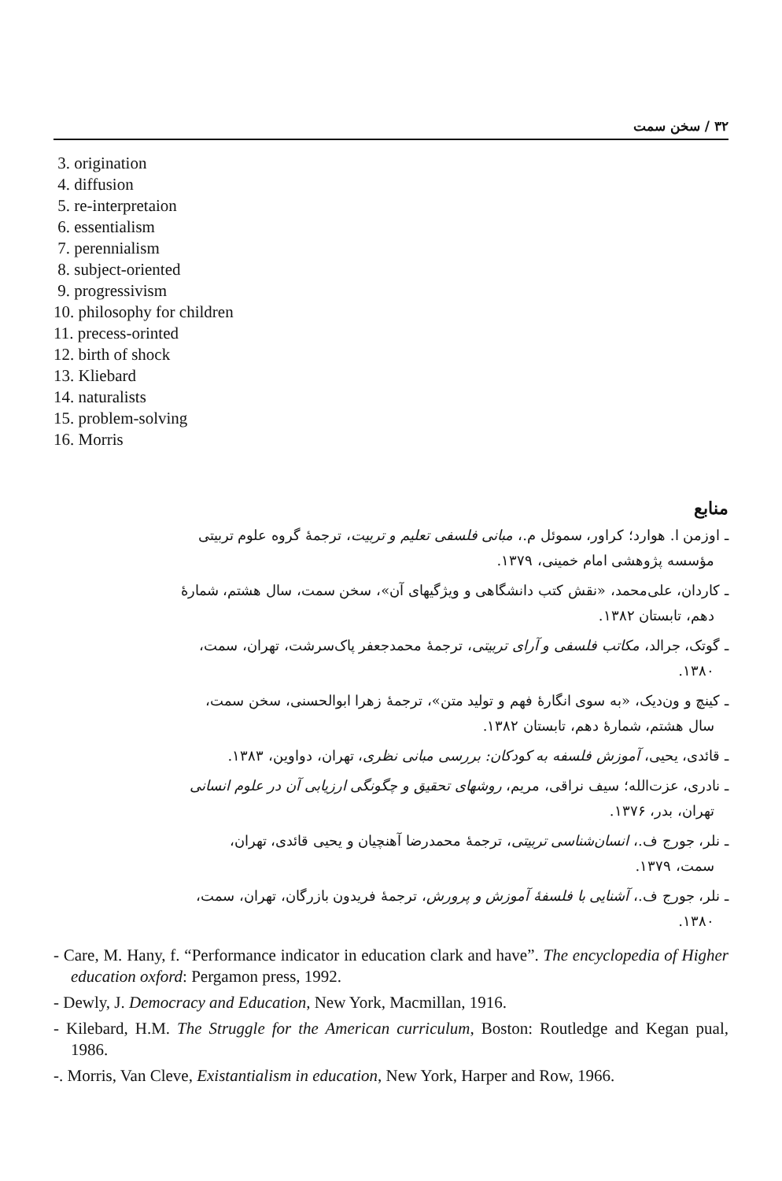۳۲ / سخن سمت
3. origination
4. diffusion
5. re-interpretaion
6. essentialism
7. perennialism
8. subject-oriented
9. progressivism
10. philosophy for children
11. precess-orinted
12. birth of shock
13. Kliebard
14. naturalists
15. problem-solving
16. Morris
منابع
ـ اوزمن ا. هوارد؛ کراور، سموئل م.، مبانی فلسفی تعلیم و تربیت، ترجمهٔ گروه علوم تربیتی
مؤسسه پژوهشی امام خمینی، ۱۳۷۹.
ـ کاردان، علی‌محمد، «نقش کتب دانشگاهی و ویژگیهای آن»، سخن سمت، سال هشتم، شمارهٔ
دهم، تابستان ۱۳۸۲.
ـ گوتک، جرالد، مکاتب فلسفی و آرای تربیتی، ترجمهٔ محمدجعفر پاک‌سرشت، تهران، سمت،
۱۳۸۰.
ـ کینچ و ون‌دیک، «به سوی انگارهٔ فهم و تولید متن»، ترجمهٔ زهرا ابوالحسنی، سخن سمت،
سال هشتم، شمارهٔ دهم، تابستان ۱۳۸۲.
ـ قائدی، یحیی، آموزش فلسفه به کودکان: بررسی مبانی نظری، تهران، دواوین، ۱۳۸۳.
ـ نادری، عزت‌الله؛ سیف نراقی، مریم، روشهای تحقیق و چگونگی ارزیابی آن در علوم انسانی
تهران، بدر، ۱۳۷۶.
ـ نلر، جورج ف.، انسان‌شناسی تربیتی، ترجمهٔ محمدرضا آهنچیان و یحیی قائدی، تهران،
سمت، ۱۳۷۹.
ـ نلر، جورج ف.، آشنایی با فلسفهٔ آموزش و پرورش، ترجمهٔ فریدون بازرگان، تهران، سمت،
۱۳۸۰.
- Care, M. Hany, f. “Performance indicator in education clark and have”. The encyclopedia of Higher education oxford: Pergamon press, 1992.
- Dewly, J. Democracy and Education, New York, Macmillan, 1916.
- Kilebard, H.M. The Struggle for the American curriculum, Boston: Routledge and Kegan pual, 1986.
-. Morris, Van Cleve, Existantialism in education, New York, Harper and Row, 1966.